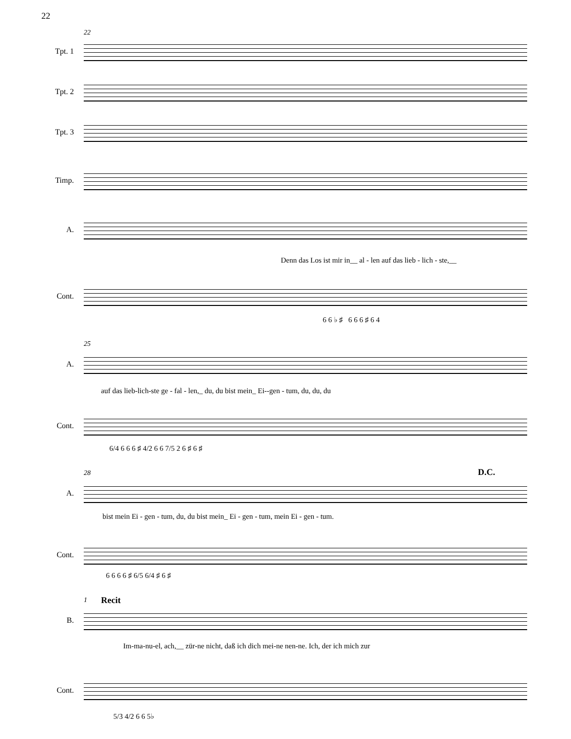22
22
Tpt. 1
Tpt. 2
Tpt. 3
Timp.
A.
Denn das Los ist mir in__ al - len auf das lieb - lich - ste,__
Cont.
6 6 ♭ ♯ 6 6 6 ♯ 6 4
25
A.
auf das lieb-lich-ste ge - fal - len,_ du, du bist mein_ Ei--gen - tum, du, du, du
Cont.
6/4 6 6 6 ♯ 4/2 6 6 7/5 2 6 ♯ 6 ♯
28 D.C.
A.
bist mein Ei - gen - tum, du, du bist mein_ Ei - gen - tum, mein Ei - gen - tum.
Cont.
6 6 6 6 ♯ 6/5 6/4 ♯ 6 ♯
1 Recit
B.
Im-ma-nu-el, ach,__ zür-ne nicht, daß ich dich mei-ne nen-ne. Ich, der ich mich zur
Cont.
5/3 4/2 6 6 5♭